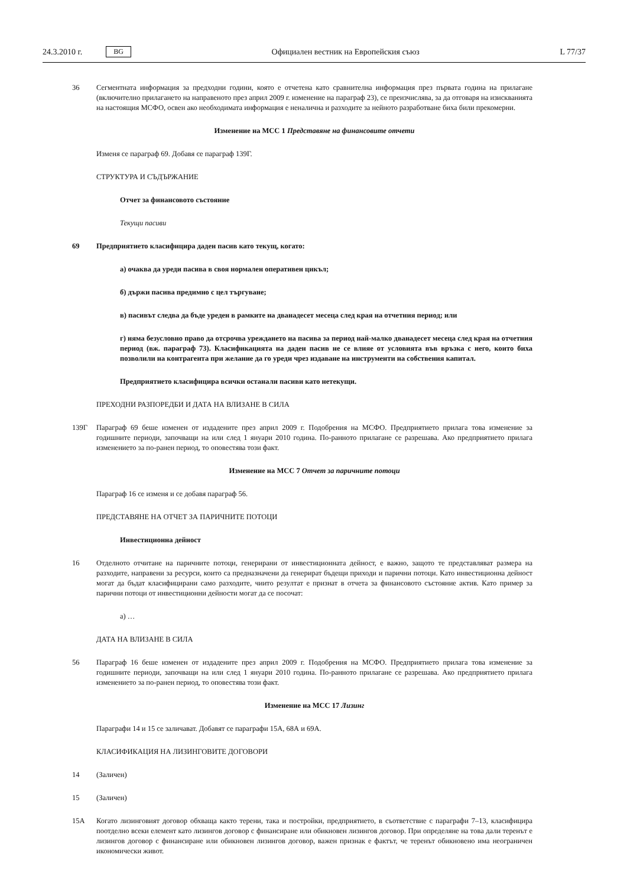24.3.2010 г. BG
Официален вестник на Европейския съюз L 77/37
36 Сегментната информация за предходни години, която е отчетена като сравнителна информация през първата година на прилагане (включително прилагането на направеното през април 2009 г. изменение на параграф 23), се преизчислява, за да отговаря на изискванията на настоящия МСФО, освен ако необходимата информация е неналична и разходите за нейното разработване биха били прекомерни.
Изменение на МСС 1 Представяне на финансовите отчети
Изменя се параграф 69. Добавя се параграф 139Г.
СТРУКТУРА И СЪДЪРЖАНИЕ
Отчет за финансовото състояние
Текущи пасиви
69 Предприятието класифицира даден пасив като текущ, когато:
а) очаква да уреди пасива в своя нормален оперативен цикъл;
б) държи пасива предимно с цел търгуване;
в) пасивът следва да бъде уреден в рамките на дванадесет месеца след края на отчетния период; или
г) няма безусловно право да отсрочва уреждането на пасива за период най-малко дванадесет месеца след края на отчетния период (вж. параграф 73). Класификацията на даден пасив не се влияе от условията във връзка с него, които биха позволили на контрагента при желание да го уреди чрез издаване на инструменти на собствения капитал.
Предприятието класифицира всички останали пасиви като нетекущи.
ПРЕХОДНИ РАЗПОРЕДБИ И ДАТА НА ВЛИЗАНЕ В СИЛА
139Г Параграф 69 беше изменен от издадените през април 2009 г. Подобрения на МСФО. Предприятието прилага това изменение за годишните периоди, започващи на или след 1 януари 2010 година. По-ранното прилагане се разрешава. Ако предприятието прилага изменението за по-ранен период, то оповестява този факт.
Изменение на МСС 7 Отчет за паричните потоци
Параграф 16 се изменя и се добавя параграф 56.
ПРЕДСТАВЯНЕ НА ОТЧЕТ ЗА ПАРИЧНИТЕ ПОТОЦИ
Инвестиционна дейност
16 Отделното отчитане на паричните потоци, генерирани от инвестиционната дейност, е важно, защото те представляват размера на разходите, направени за ресурси, които са предназначени да генерират бъдещи приходи и парични потоци. Като инвестиционна дейност могат да бъдат класифицирани само разходите, чиито резултат е признат в отчета за финансовото състояние актив. Като пример за парични потоци от инвестиционни дейности могат да се посочат:
а) …
ДАТА НА ВЛИЗАНЕ В СИЛА
56 Параграф 16 беше изменен от издадените през април 2009 г. Подобрения на МСФО. Предприятието прилага това изменение за годишните периоди, започващи на или след 1 януари 2010 година. По-ранното прилагане се разрешава. Ако предприятието прилага изменението за по-ранен период, то оповестява този факт.
Изменение на МСС 17 Лизинг
Параграфи 14 и 15 се заличават. Добавят се параграфи 15А, 68А и 69А.
КЛАСИФИКАЦИЯ НА ЛИЗИНГОВИТЕ ДОГОВОРИ
14 (Заличен)
15 (Заличен)
15А Когато лизинговият договор обхваща както терени, така и постройки, предприятието, в съответствие с параграфи 7–13, класифицира поотделно всеки елемент като лизингов договор с финансиране или обикновен лизингов договор. При определяне на това дали теренът е лизингов договор с финансиране или обикновен лизингов договор, важен признак е фактът, че теренът обикновено има неограничен икономически живот.